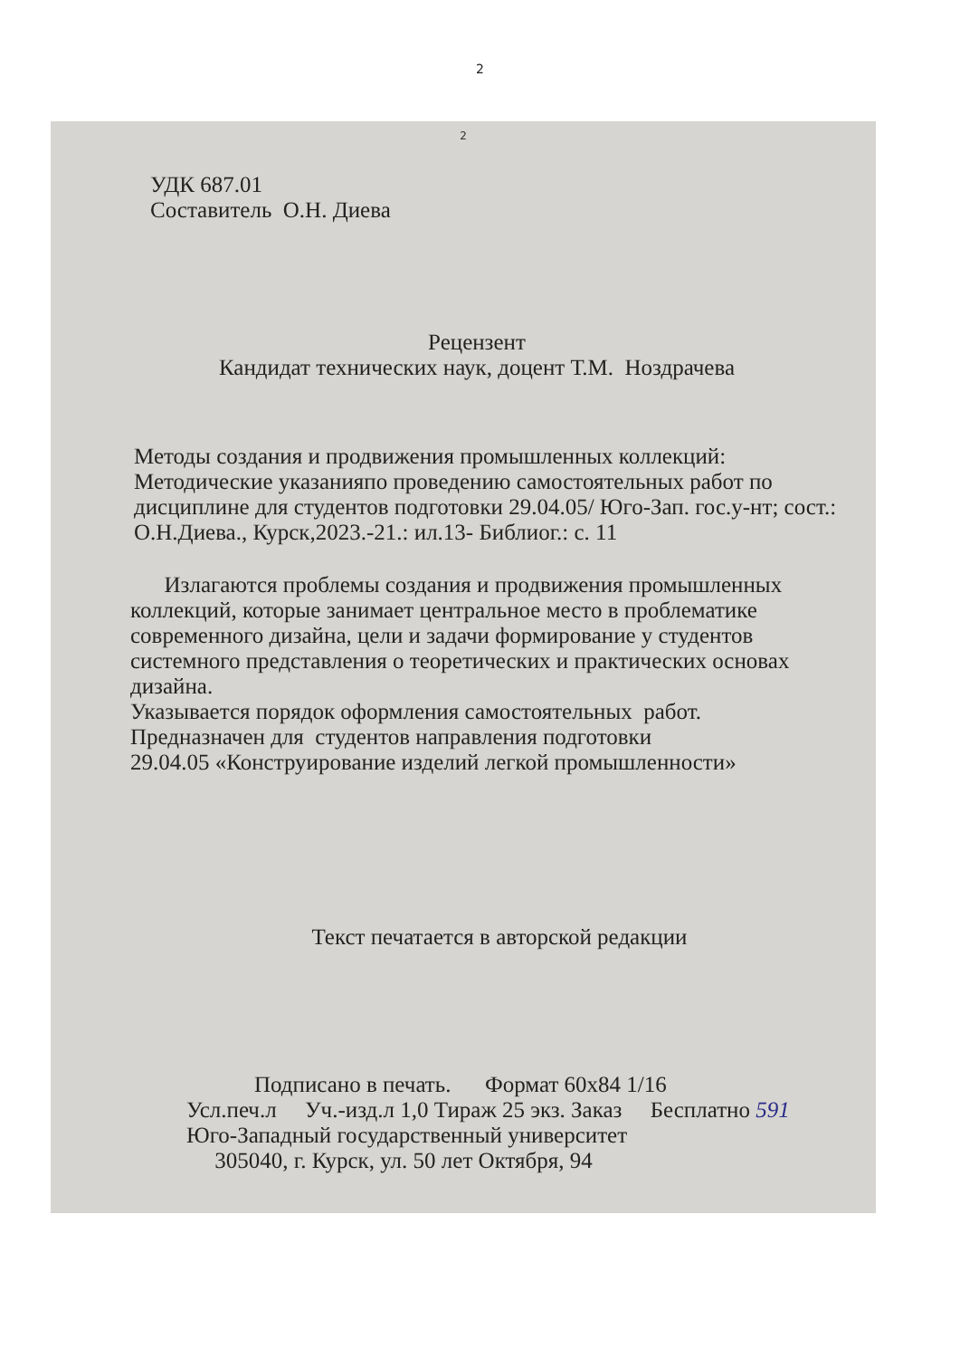2
2
УДК 687.01
Составитель О.Н. Диева
Рецензент
Кандидат технических наук, доцент Т.М. Ноздрачева
Методы создания и продвижения промышленных коллекций:
Методические указанияпо проведению самостоятельных работ по дисциплине для студентов подготовки 29.04.05/ Юго-Зап. гос.у-нт; сост.: О.Н.Диева., Курск,2023.-21.: ил.13- Библиог.: с. 11
Излагаются проблемы создания и продвижения промышленных коллекций, которые занимает центральное место в проблематике современного дизайна, цели и задачи формирование у студентов системного представления о теоретических и практических основах дизайна.
Указывается порядок оформления самостоятельных работ.
Предназначен для студентов направления подготовки
29.04.05 «Конструирование изделий легкой промышленности»
Текст печатается в авторской редакции
Подписано в печать. Формат 60х84 1/16
Усл.печ.л Уч.-изд.л 1,0 Тираж 25 экз. Заказ Бесплатно 591
Юго-Западный государственный университет
305040, г. Курск, ул. 50 лет Октября, 94